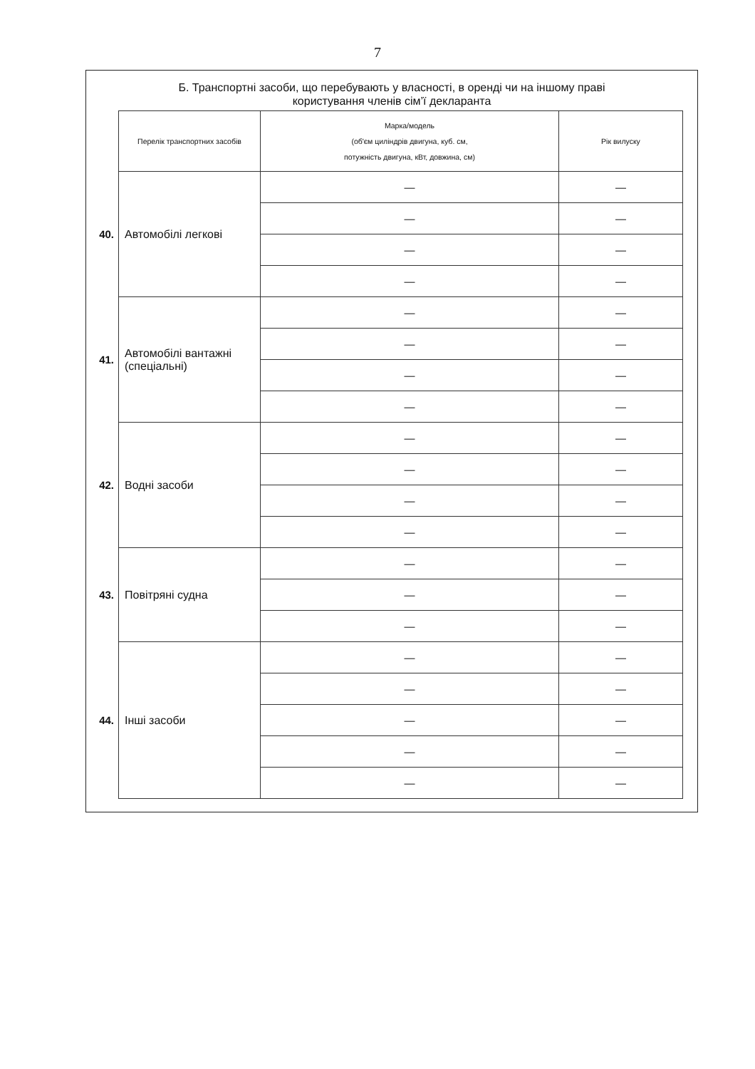7
Б. Транспортні засоби, що перебувають у власності, в оренді чи на іншому праві
користування членів сім’ї декларанта
| | Перелік транспортних засобів | Марка/модель (об'єм циліндрів двигуна, куб. см, потужність двигуна, кВт, довжина, см) | Рік вилуску |
| 40. | Автомобілі легкові | — | — |
| | | — | — |
| | | — | — |
| | | — | — |
| 41. | Автомобілі вантажні (спеціальні) | — | — |
| | | — | — |
| | | — | — |
| | | — | — |
| 42. | Водні засоби | — | — |
| | | — | — |
| | | — | — |
| | | — | — |
| 43. | Повітряні судна | — | — |
| | | — | — |
| | | — | — |
| 44. | Інші засоби | — | — |
| | | — | — |
| | | — | — |
| | | — | — |
| | | — | — |